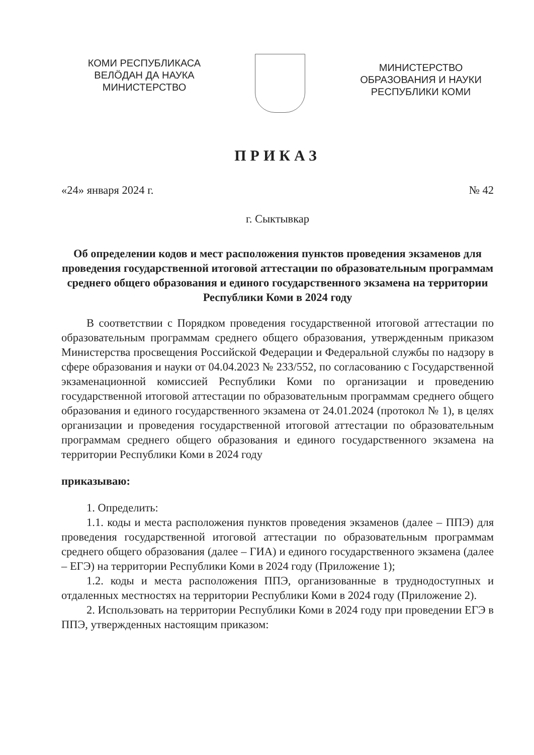КОМИ РЕСПУБЛИКАСА
ВЕЛÖДАН ДА НАУКА
МИНИСТЕРСТВО
МИНИСТЕРСТВО
ОБРАЗОВАНИЯ И НАУКИ
РЕСПУБЛИКИ КОМИ
ПРИКАЗ
«24» января 2024 г. № 42
г. Сыктывкар
Об определении кодов и мест расположения пунктов проведения экзаменов для проведения государственной итоговой аттестации по образовательным программам среднего общего образования и единого государственного экзамена на территории Республики Коми в 2024 году
В соответствии с Порядком проведения государственной итоговой аттестации по образовательным программам среднего общего образования, утвержденным приказом Министерства просвещения Российской Федерации и Федеральной службы по надзору в сфере образования и науки от 04.04.2023 № 233/552, по согласованию с Государственной экзаменационной комиссией Республики Коми по организации и проведению государственной итоговой аттестации по образовательным программам среднего общего образования и единого государственного экзамена от 24.01.2024 (протокол № 1), в целях организации и проведения государственной итоговой аттестации по образовательным программам среднего общего образования и единого государственного экзамена на территории Республики Коми в 2024 году
приказываю:
1. Определить:
1.1. коды и места расположения пунктов проведения экзаменов (далее – ППЭ) для проведения государственной итоговой аттестации по образовательным программам среднего общего образования (далее – ГИА) и единого государственного экзамена (далее – ЕГЭ) на территории Республики Коми в 2024 году (Приложение 1);
1.2. коды и места расположения ППЭ, организованные в труднодоступных и отдаленных местностях на территории Республики Коми в 2024 году (Приложение 2).
2. Использовать на территории Республики Коми в 2024 году при проведении ЕГЭ в ППЭ, утвержденных настоящим приказом: